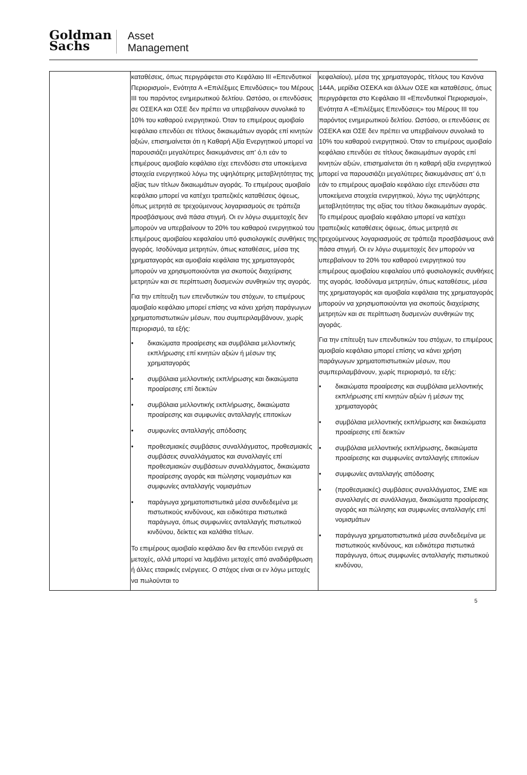Goldman
Sachs
Asset
Management
| | καταθέσεις, όπως περιγράφεται στο Κεφάλαιο III «Επενδυτικοί Περιορισμοί», Ενότητα Α «Επιλέξιμες Επενδύσεις» του Μέρους III του παρόντος ενημερωτικού δελτίου. Ωστόσο, οι επενδύσεις σε ΟΣΕΚΑ και ΟΣΕ δεν πρέπει να υπερβαίνουν συνολικά το 10% του καθαρού ενεργητικού. Όταν το επιμέρους αμοιβαίο κεφάλαιο επενδύει σε τίτλους δικαιωμάτων αγοράς επί κινητών αξιών, επισημαίνεται ότι η Καθαρή Αξία Ενεργητικού μπορεί να παρουσιάζει μεγαλύτερες διακυμάνσεις απ' ό,τι εάν το επιμέρους αμοιβαίο κεφάλαιο είχε επενδύσει στα υποκείμενα στοιχεία ενεργητικού λόγω της υψηλότερης μεταβλητότητας της αξίας των τίτλων δικαιωμάτων αγοράς. Το επιμέρους αμοιβαίο κεφάλαιο μπορεί να κατέχει τραπεζικές καταθέσεις όψεως, όπως μετρητά σε τρεχούμενους λογαριασμούς σε τράπεζα προσβάσιμους ανά πάσα στιγμή. Οι εν λόγω συμμετοχές δεν μπορούν να υπερβαίνουν το 20% του καθαρού ενεργητικού του επιμέρους αμοιβαίου κεφαλαίου υπό φυσιολογικές συνθήκες της αγοράς. Ισοδύναμα μετρητών, όπως καταθέσεις, μέσα της χρηματαγοράς και αμοιβαία κεφάλαια της χρηματαγοράς μπορούν να χρησιμοποιούνται για σκοπούς διαχείρισης μετρητών και σε περίπτωση δυσμενών συνθηκών της αγοράς. Για την επίτευξη των επενδυτικών του στόχων, το επιμέρους αμοιβαίο κεφάλαιο μπορεί επίσης να κάνει χρήση παράγωγων χρηματοπιστωτικών μέσων, που συμπεριλαμβάνουν, χωρίς περιορισμό, τα εξής: • δικαιώματα προαίρεσης και συμβόλαια μελλοντικής εκπλήρωσης επί κινητών αξιών ή μέσων της χρηματαγοράς • συμβόλαια μελλοντικής εκπλήρωσης και δικαιώματα προαίρεσης επί δεικτών • συμβόλαια μελλοντικής εκπλήρωσης, δικαιώματα προαίρεσης και συμφωνίες ανταλλαγής επιτοκίων • συμφωνίες ανταλλαγής απόδοσης • προθεσμιακές συμβάσεις συναλλάγματος, προθεσμιακές συμβάσεις συναλλάγματος και συναλλαγές επί προθεσμιακών συμβάσεων συναλλάγματος, δικαιώματα προαίρεσης αγοράς και πώλησης νομισμάτων και συμφωνίες ανταλλαγής νομισμάτων • παράγωγα χρηματοπιστωτικά μέσα συνδεδεμένα με πιστωτικούς κινδύνους, και ειδικότερα πιστωτικά παράγωγα, όπως συμφωνίες ανταλλαγής πιστωτικού κινδύνου, δείκτες και καλάθια τίτλων. Το επιμέρους αμοιβαίο κεφάλαιο δεν θα επενδύει ενεργά σε μετοχές, αλλά μπορεί να λαμβάνει μετοχές από αναδιάρθρωση ή άλλες εταιρικές ενέργειες. Ο στόχος είναι οι εν λόγω μετοχές να πωλούνται το | κεφαλαίου), μέσα της χρηματαγοράς, τίτλους του Κανόνα 144A, μερίδια ΟΣΕΚΑ και άλλων ΟΣΕ και καταθέσεις, όπως περιγράφεται στο Κεφάλαιο III «Επενδυτικοί Περιορισμοί», Ενότητα Α «Επιλέξιμες Επενδύσεις» του Μέρους III του παρόντος ενημερωτικού δελτίου. Ωστόσο, οι επενδύσεις σε ΟΣΕΚΑ και ΟΣΕ δεν πρέπει να υπερβαίνουν συνολικά το 10% του καθαρού ενεργητικού. Όταν το επιμέρους αμοιβαίο κεφάλαιο επενδύει σε τίτλους δικαιωμάτων αγοράς επί κινητών αξιών, επισημαίνεται ότι η καθαρή αξία ενεργητικού μπορεί να παρουσιάζει μεγαλύτερες διακυμάνσεις απ’ ό,τι εάν το επιμέρους αμοιβαίο κεφάλαιο είχε επενδύσει στα υποκείμενα στοιχεία ενεργητικού, λόγω της υψηλότερης μεταβλητότητας της αξίας του τίτλου δικαιωμάτων αγοράς. Το επιμέρους αμοιβαίο κεφάλαιο μπορεί να κατέχει τραπεζικές καταθέσεις όψεως, όπως μετρητά σε τρεχούμενους λογαριασμούς σε τράπεζα προσβάσιμους ανά πάσα στιγμή. Οι εν λόγω συμμετοχές δεν μπορούν να υπερβαίνουν το 20% του καθαρού ενεργητικού του επιμέρους αμοιβαίου κεφαλαίου υπό φυσιολογικές συνθήκες της αγοράς. Ισοδύναμα μετρητών, όπως καταθέσεις, μέσα της χρηματαγοράς και αμοιβαία κεφάλαια της χρηματαγοράς μπορούν να χρησιμοποιούνται για σκοπούς διαχείρισης μετρητών και σε περίπτωση δυσμενών συνθηκών της αγοράς. Για την επίτευξη των επενδυτικών του στόχων, το επιμέρους αμοιβαίο κεφάλαιο μπορεί επίσης να κάνει χρήση παράγωγων χρηματοπιστωτικών μέσων, που συμπεριλαμβάνουν, χωρίς περιορισμό, τα εξής: • δικαιώματα προαίρεσης και συμβόλαια μελλοντικής εκπλήρωσης επί κινητών αξιών ή μέσων της χρηματαγοράς • συμβόλαια μελλοντικής εκπλήρωσης και δικαιώματα προαίρεσης επί δεικτών • συμβόλαια μελλοντικής εκπλήρωσης, δικαιώματα προαίρεσης και συμφωνίες ανταλλαγής επιτοκίων • συμφωνίες ανταλλαγής απόδοσης • (προθεσμιακές) συμβάσεις συναλλάγματος, ΣΜΕ και συναλλαγές σε συνάλλαγμα, δικαιώματα προαίρεσης αγοράς και πώλησης και συμφωνίες ανταλλαγής επί νομισμάτων • παράγωγα χρηματοπιστωτικά μέσα συνδεδεμένα με πιστωτικούς κινδύνους, και ειδικότερα πιστωτικά παράγωγα, όπως συμφωνίες ανταλλαγής πιστωτικού κινδύνου, |
5